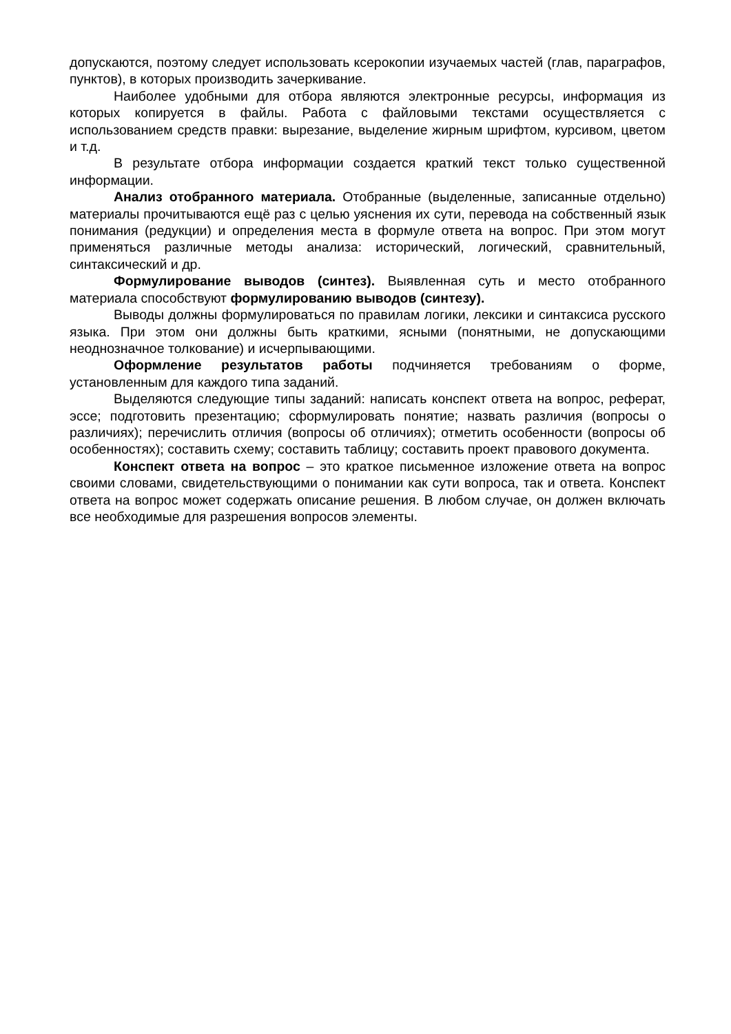допускаются, поэтому следует использовать ксерокопии изучаемых частей (глав, параграфов, пунктов), в которых производить зачеркивание.
Наиболее удобными для отбора являются электронные ресурсы, информация из которых копируется в файлы. Работа с файловыми текстами осуществляется с использованием средств правки: вырезание, выделение жирным шрифтом, курсивом, цветом и т.д.
В результате отбора информации создается краткий текст только существенной информации.
Анализ отобранного материала. Отобранные (выделенные, записанные отдельно) материалы прочитываются ещё раз с целью уяснения их сути, перевода на собственный язык понимания (редукции) и определения места в формуле ответа на вопрос. При этом могут применяться различные методы анализа: исторический, логический, сравнительный, синтаксический и др.
Формулирование выводов (синтез). Выявленная суть и место отобранного материала способствуют формулированию выводов (синтезу).
Выводы должны формулироваться по правилам логики, лексики и синтаксиса русского языка. При этом они должны быть краткими, ясными (понятными, не допускающими неоднозначное толкование) и исчерпывающими.
Оформление результатов работы подчиняется требованиям о форме, установленным для каждого типа заданий.
Выделяются следующие типы заданий: написать конспект ответа на вопрос, реферат, эссе; подготовить презентацию; сформулировать понятие; назвать различия (вопросы о различиях); перечислить отличия (вопросы об отличиях); отметить особенности (вопросы об особенностях); составить схему; составить таблицу; составить проект правового документа.
Конспект ответа на вопрос – это краткое письменное изложение ответа на вопрос своими словами, свидетельствующими о понимании как сути вопроса, так и ответа. Конспект ответа на вопрос может содержать описание решения. В любом случае, он должен включать все необходимые для разрешения вопросов элементы.